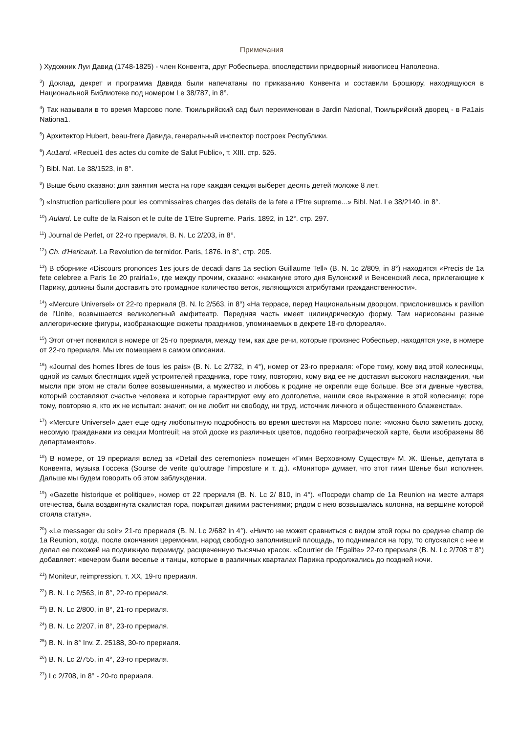Примечания
) Художник Луи Давид (1748-1825) - член Конвента, друг Робеспьера, впоследствии придворный живописец Наполеона.
<sup>3</sup>) Доклад, декрет и программа Давида были напечатаны по приказанию Конвента и составили Брошюру, находящуюся в Национальной Библиотеке под номером Le 38/787, in 8°.
<sup>4</sup>) Так называли в то время Марсово поле. Тюильрийский сад был переименован в Jardin National, Тюильрийский дворец - в Pa1ais Nationa1.
<sup>5</sup>) Архитектор Hubert, beau-frere Давида, генеральный инспектор построек Республики.
<sup>6</sup>) Au1ard. «Recuei1 des actes du comite de Salut Public», т. XIII. стр. 526.
<sup>7</sup>) Bibl. Nat. Le 38/1523, in 8°.
<sup>8</sup>) Выше было сказано: для занятия места на горе каждая секция выберет десять детей моложе 8 лет.
<sup>9</sup>) «Instruction particuliere pour les commissaires charges des details de la fete a l'Etre supreme...» Bibl. Nat. Le 38/2140. in 8°.
<sup>10</sup>) Aulard. Le culte de la Raison et le culte de 1'Etre Supreme. Paris. 1892, in 12°. стр. 297.
<sup>11</sup>) Journal de Perlet, от 22-го прериаля, B. N. Lc 2/203, in 8°.
<sup>12</sup>) Ch. d'Hericault. La Revolution de termidor. Paris, 1876. in 8°, стр. 205.
<sup>13</sup>) В сборнике «Discours prononces 1es jours de decadi dans 1a section Guillaume Tell» (B. N. 1c 2/809, in 8°) находится «Precis de 1a fete celebree a Paris 1e 20 prairia1», где между прочим, сказано: «накануне этого дня Булонский и Венсенский леса, прилегающие к Парижу, должны были доставить это громадное количество веток, являющихся атрибутами гражданственности».
<sup>14</sup>) «Mercure Universel» от 22-го прериаля (B. N. lc 2/563, in 8°) «На террасе, перед Национальным дворцом, прислонившись к pavillon de l’Unite, возвышается великолепный амфитеатр. Передняя часть имеет цилиндрическую форму. Там нарисованы разные аллегорические фигуры, изображающие сюжеты праздников, упоминаемых в декрете 18-го флореаля».
<sup>15</sup>) Этот отчет появился в номере от 25-го прериаля, между тем, как две речи, которые произнес Робеспьер, находятся уже, в номере от 22-го прериаля. Мы их помещаем в самом описании.
<sup>16</sup>) «Journal des homes libres de tous les pais» (B. N. Lc 2/732, in 4°), номер от 23-го прериаля: «Горе тому, кому вид этой колесницы, одной из самых блестящих идей устроителей праздника, горе тому, повторяю, кому вид ее не доставил высокого наслаждения, чьи мысли при этом не стали более возвышенными, а мужество и любовь к родине не окрепли еще больше. Все эти дивные чувства, который составляют счастье человека и которые гарантируют ему его долголетие, нашли свое выражение в этой колеснице; горе тому, повторяю я, кто их не испытал: значит, он не любит ни свободу, ни труд, источник личного и общественного блаженства».
<sup>17</sup>) «Mercure Universel» дает еще одну любопытную подробность во время шествия на Марсово поле: «можно было заметить доску, несомую гражданами из секции Montreuil; на этой доске из различных цветов, подобно географической карте, были изображены 86 департаментов».
<sup>18</sup>) В номере, от 19 прериаля вслед за «Detail des ceremonies» помещен «Гимн Верховному Существу» М. Ж. Шенье, депутата в Конвента, музыка Госсека (Sourse de verite qu’outrage l’imposture и т. д.). «Монитор» думает, что этот гимн Шенье был исполнен. Дальше мы будем говорить об этом заблуждении.
<sup>19</sup>) «Gazette historique et politique», номер от 22 прериаля (B. N. Lc 2/ 810, in 4°). «Посреди champ de 1a Reunion на месте алтаря отечества, была воздвигнута скалистая гора, покрытая дикими растениями; рядом с нею возвышалась колонна, на вершине которой стояла статуя».
<sup>20</sup>) «Le messager du soir» 21-го прериаля (B. N. Lc 2/682 in 4°). «Ничто не может сравниться с видом этой горы по средине champ de 1a Reunion, когда, после окончания церемонии, народ свободно заполнивший площадь, то поднимался на гору, то спускался с нее и делал ее похожей на подвижную пирамиду, расцвеченную тысячью красок. «Courrier de l’Egalite» 22-го прериаля (B. N. Lc 2/708 т 8°) добавляет: «вечером были веселье и танцы, которые в различных кварталах Парижа продолжались до поздней ночи.
<sup>21</sup>) Moniteur, reimpression, т. XX, 19-го прериаля.
<sup>22</sup>) B. N. Lc 2/563, in 8°, 22-го прериаля.
<sup>23</sup>) B. N. Lc 2/800, in 8°, 21-го прериаля.
<sup>24</sup>) B. N. Lc 2/207, in 8°, 23-го прериаля.
<sup>25</sup>) B. N. in 8° Inv. Z. 25188, 30-го прериаля.
<sup>26</sup>) B. N. Lc 2/755, in 4°, 23-го прериаля.
<sup>27</sup>) Lc 2/708, in 8° - 20-го прериаля.